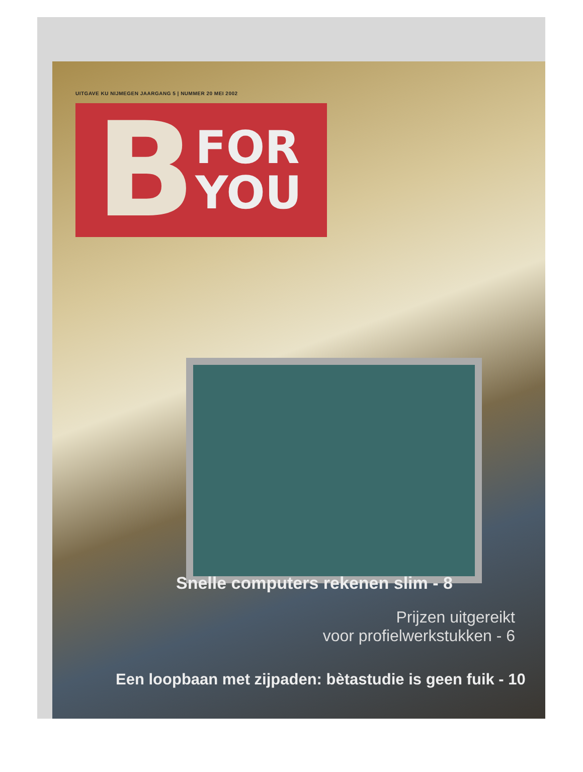UITGAVE KU NIJMEGEN JAARGANG 5 | NUMMER 20 MEI 2002
B
FOR
YOU
Snelle computers rekenen slim - 8
Prijzen uitgereikt
voor profielwerkstukken - 6
Een loopbaan met zijpaden: bètastudie is geen fuik - 10